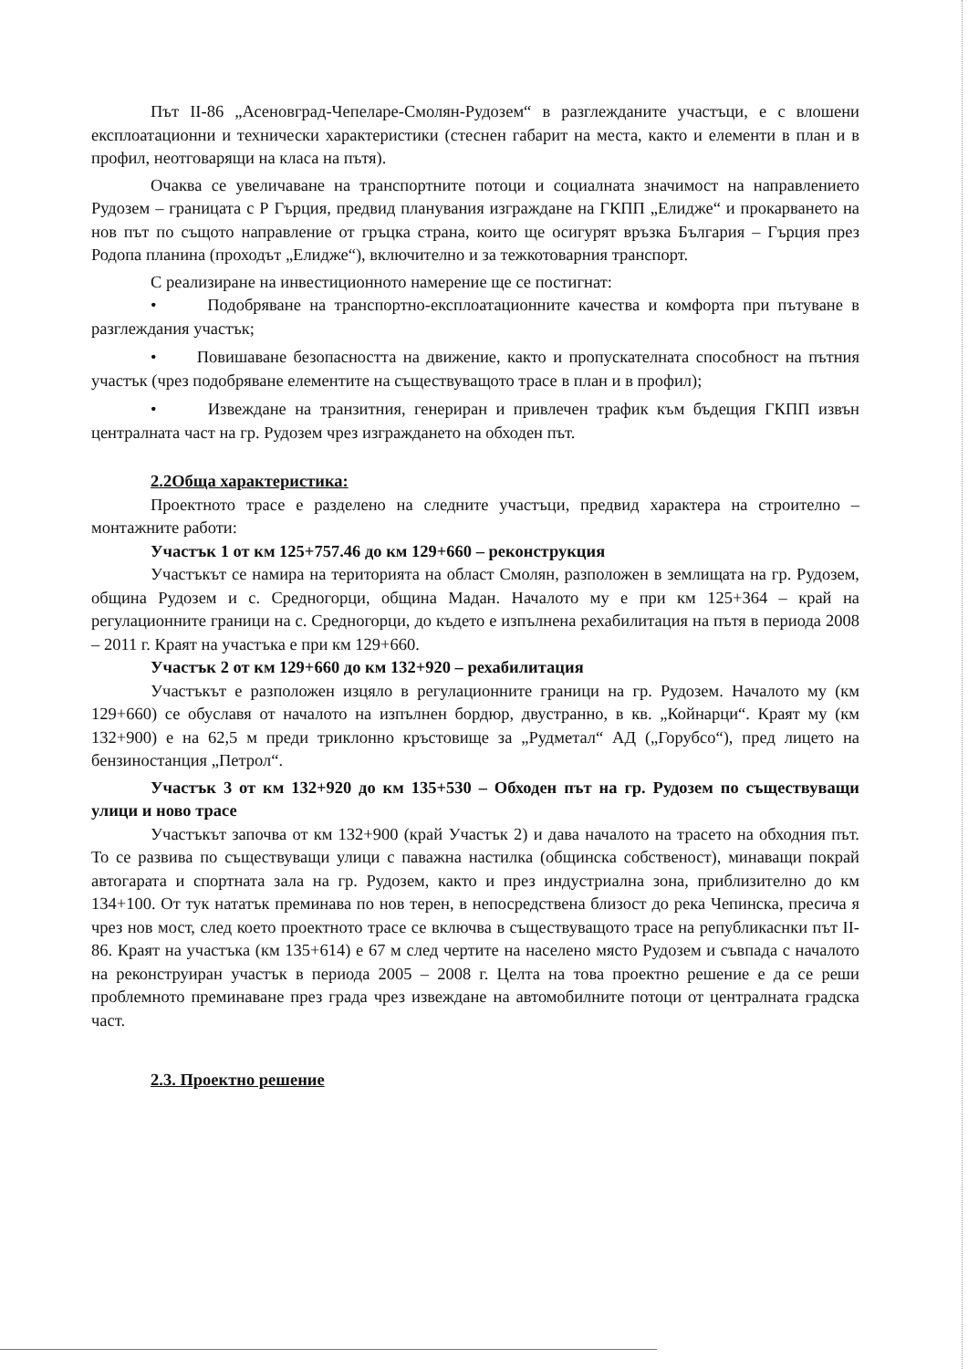Път II-86 „Асеновград-Чепеларе-Смолян-Рудозем“ в разглежданите участъци, е с влошени експлоатационни и технически характеристики (стеснен габарит на места, както и елементи в план и в профил, неотговарящи на класа на пътя).
Очаква се увеличаване на транспортните потоци и социалната значимост на направлението Рудозем – границата с Р Гърция, предвид планувания изграждане на ГКПП „Елидже“ и прокарването на нов път по същото направление от гръцка страна, които ще осигурят връзка България – Гърция през Родопа планина (проходът „Елидже“), включително и за тежкотоварния транспорт.
С реализиране на инвестиционното намерение ще се постигнат:
• Подобряване на транспортно-експлоатационните качества и комфорта при пътуване в разглеждания участък;
• Повишаване безопасността на движение, както и пропускателната способност на пътния участък (чрез подобряване елементите на съществуващото трасе в план и в профил);
• Извеждане на транзитния, генериран и привлечен трафик към бъдещия ГКПП извън централната част на гр. Рудозем чрез изграждането на обходен път.
2.2Обща характеристика:
Проектното трасе е разделено на следните участъци, предвид характера на строително – монтажните работи:
Участък 1 от км 125+757.46 до км 129+660 – реконструкция
Участъкът се намира на територията на област Смолян, разположен в землищата на гр. Рудозем, община Рудозем и с. Средногорци, община Мадан. Началото му е при км 125+364 – край на регулационните граници на с. Средногорци, до където е изпълнена рехабилитация на пътя в периода 2008 – 2011 г. Краят на участъка е при км 129+660.
Участък 2 от км 129+660 до км 132+920 – рехабилитация
Участъкът е разположен изцяло в регулационните граници на гр. Рудозем. Началото му (км 129+660) се обуславя от началото на изпълнен бордюр, двустранно, в кв. „Койнарци“. Краят му (км 132+900) е на 62,5 м преди триклонно кръстовище за „Рудметал“ АД („Горубсо“), пред лицето на бензиностанция „Петрол“.
Участък 3 от км 132+920 до км 135+530 – Обходен път на гр. Рудозем по съществуващи улици и ново трасе
Участъкът започва от км 132+900 (край Участък 2) и дава началото на трасето на обходния път. То се развива по съществуващи улици с паважна настилка (общинска собственост), минаващи покрай автогарата и спортната зала на гр. Рудозем, както и през индустриална зона, приблизително до км 134+100. От тук нататък преминава по нов терен, в непосредствена близост до река Чепинска, пресича я чрез нов мост, след което проектното трасе се включва в съществуващото трасе на републикаснки път II-86. Краят на участъка (км 135+614) е 67 м след чертите на населено място Рудозем и съвпада с началото на реконструиран участък в периода 2005 – 2008 г. Целта на това проектно решение е да се реши проблемното преминаване през града чрез извеждане на автомобилните потоци от централната градска част.
2.3. Проектно решение